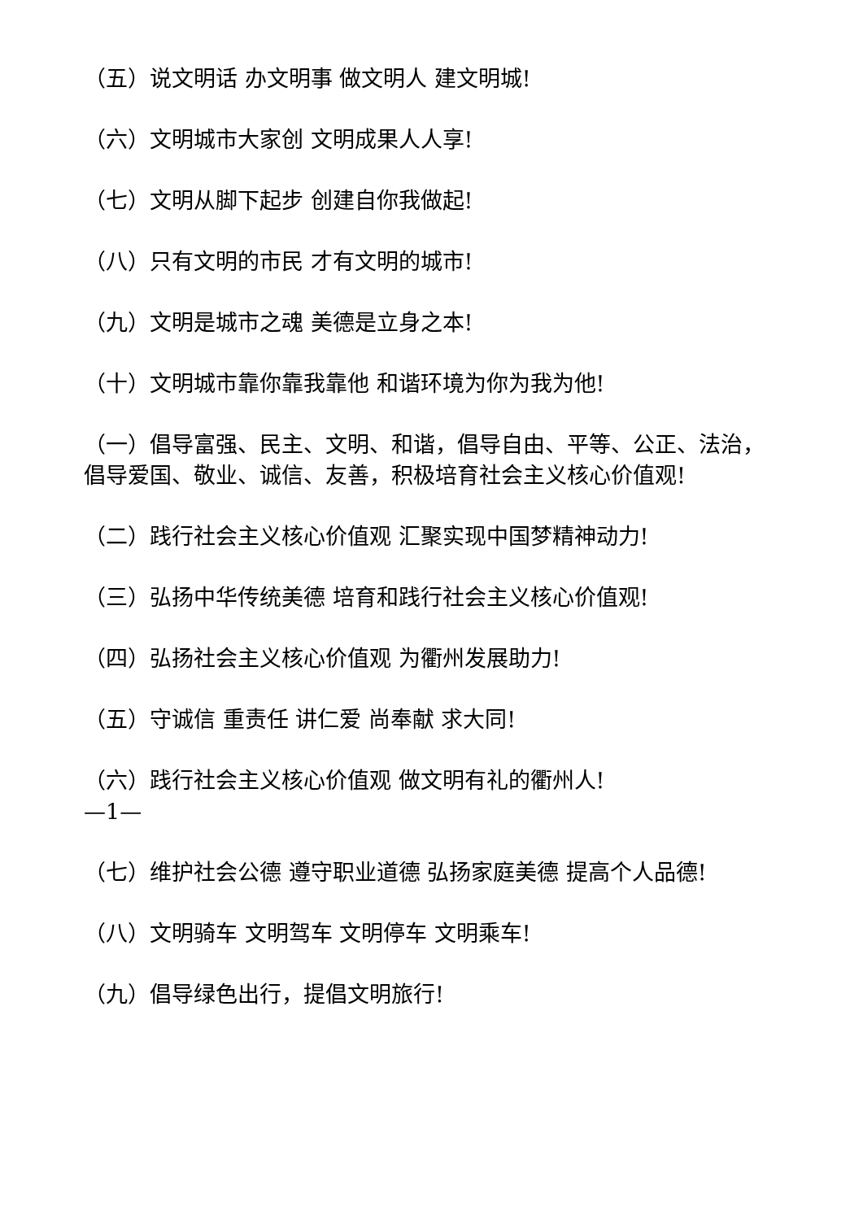（五）说文明话 办文明事 做文明人 建文明城!
（六）文明城市大家创 文明成果人人享!
（七）文明从脚下起步 创建自你我做起!
（八）只有文明的市民 才有文明的城市!
（九）文明是城市之魂 美德是立身之本!
（十）文明城市靠你靠我靠他 和谐环境为你为我为他!
（一）倡导富强、民主、文明、和谐，倡导自由、平等、公正、法治，倡导爱国、敬业、诚信、友善，积极培育社会主义核心价值观!
（二）践行社会主义核心价值观 汇聚实现中国梦精神动力!
（三）弘扬中华传统美德 培育和践行社会主义核心价值观!
（四）弘扬社会主义核心价值观 为衢州发展助力!
（五）守诚信 重责任 讲仁爱 尚奉献 求大同!
（六）践行社会主义核心价值观 做文明有礼的衢州人!
—1—
（七）维护社会公德 遵守职业道德 弘扬家庭美德 提高个人品德!
（八）文明骑车 文明驾车 文明停车 文明乘车!
（九）倡导绿色出行，提倡文明旅行!